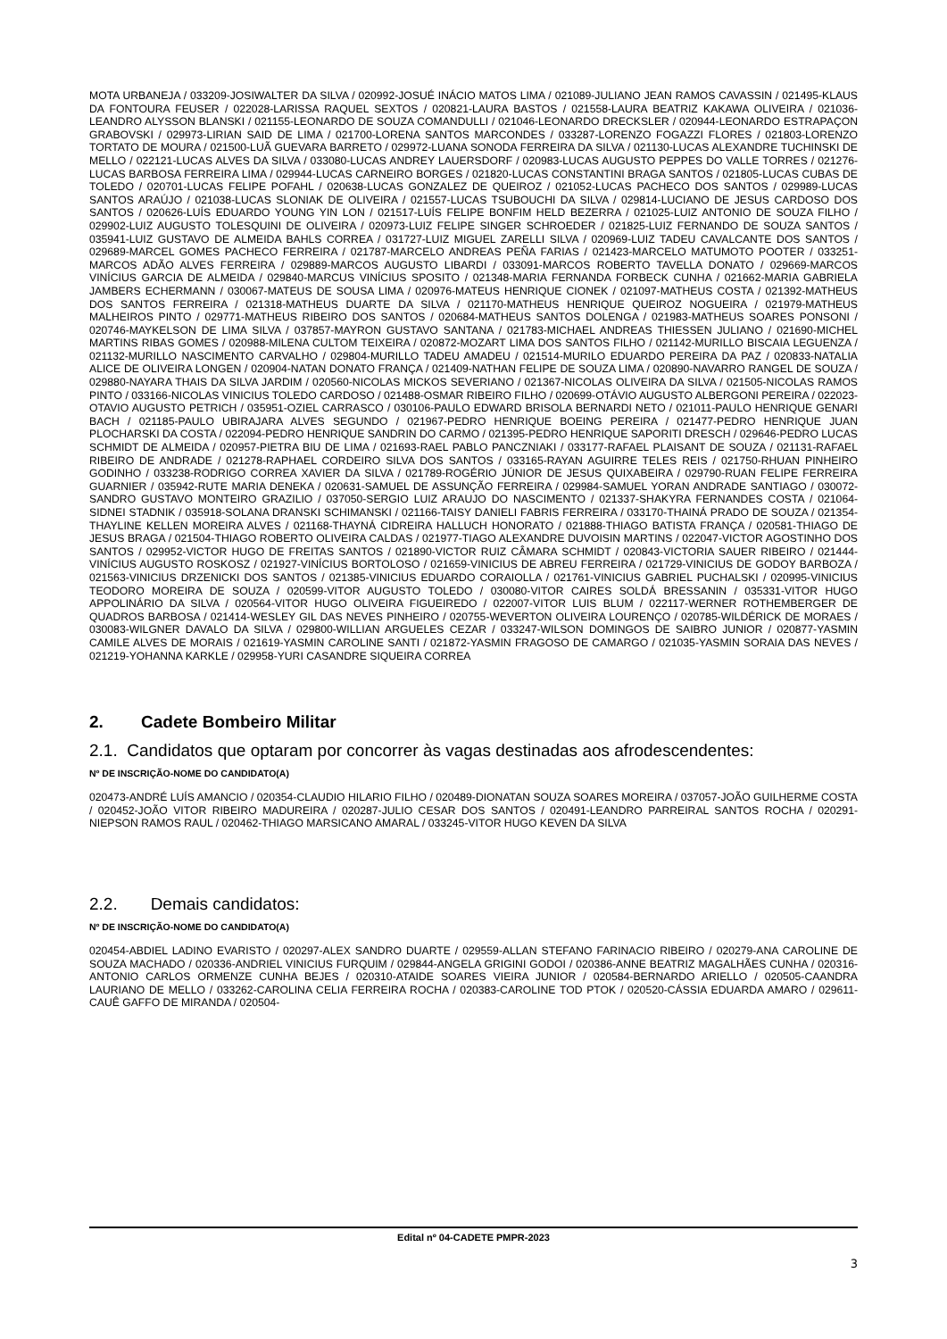MOTA URBANEJA / 033209-JOSIWALTER DA SILVA / 020992-JOSUÉ INÁCIO MATOS LIMA / 021089-JULIANO JEAN RAMOS CAVASSIN / 021495-KLAUS DA FONTOURA FEUSER / 022028-LARISSA RAQUEL SEXTOS / 020821-LAURA BASTOS / 021558-LAURA BEATRIZ KAKAWA OLIVEIRA / 021036-LEANDRO ALYSSON BLANSKI / 021155-LEONARDO DE SOUZA COMANDULLI / 021046-LEONARDO DRECKSLER / 020944-LEONARDO ESTRAPAÇON GRABOVSKI / 029973-LIRIAN SAID DE LIMA / 021700-LORENA SANTOS MARCONDES / 033287-LORENZO FOGAZZI FLORES / 021803-LORENZO TORTATO DE MOURA / 021500-LUÃ GUEVARA BARRETO / 029972-LUANA SONODA FERREIRA DA SILVA / 021130-LUCAS ALEXANDRE TUCHINSKI DE MELLO / 022121-LUCAS ALVES DA SILVA / 033080-LUCAS ANDREY LAUERSDORF / 020983-LUCAS AUGUSTO PEPPES DO VALLE TORRES / 021276-LUCAS BARBOSA FERREIRA LIMA / 029944-LUCAS CARNEIRO BORGES / 021820-LUCAS CONSTANTINI BRAGA SANTOS / 021805-LUCAS CUBAS DE TOLEDO / 020701-LUCAS FELIPE POFAHL / 020638-LUCAS GONZALEZ DE QUEIROZ / 021052-LUCAS PACHECO DOS SANTOS / 029989-LUCAS SANTOS ARAÚJO / 021038-LUCAS SLONIAK DE OLIVEIRA / 021557-LUCAS TSUBOUCHI DA SILVA / 029814-LUCIANO DE JESUS CARDOSO DOS SANTOS / 020626-LUÍS EDUARDO YOUNG YIN LON / 021517-LUÍS FELIPE BONFIM HELD BEZERRA / 021025-LUIZ ANTONIO DE SOUZA FILHO / 029902-LUIZ AUGUSTO TOLESQUINI DE OLIVEIRA / 020973-LUIZ FELIPE SINGER SCHROEDER / 021825-LUIZ FERNANDO DE SOUZA SANTOS / 035941-LUIZ GUSTAVO DE ALMEIDA BAHLS CORREA / 031727-LUIZ MIGUEL ZARELLI SILVA / 020969-LUIZ TADEU CAVALCANTE DOS SANTOS / 029689-MARCEL GOMES PACHECO FERREIRA / 021787-MARCELO ANDREAS PEÑA FARIAS / 021423-MARCELO MATUMOTO POOTER / 033251-MARCOS ADÃO ALVES FERREIRA / 029889-MARCOS AUGUSTO LIBARDI / 033091-MARCOS ROBERTO TAVELLA DONATO / 029669-MARCOS VINÍCIUS GARCIA DE ALMEIDA / 029840-MARCUS VINÍCIUS SPOSITO / 021348-MARIA FERNANDA FORBECK CUNHA / 021662-MARIA GABRIELA JAMBERS ECHERMANN / 030067-MATEUS DE SOUSA LIMA / 020976-MATEUS HENRIQUE CIONEK / 021097-MATHEUS COSTA / 021392-MATHEUS DOS SANTOS FERREIRA / 021318-MATHEUS DUARTE DA SILVA / 021170-MATHEUS HENRIQUE QUEIROZ NOGUEIRA / 021979-MATHEUS MALHEIROS PINTO / 029771-MATHEUS RIBEIRO DOS SANTOS / 020684-MATHEUS SANTOS DOLENGA / 021983-MATHEUS SOARES PONSONI / 020746-MAYKELSON DE LIMA SILVA / 037857-MAYRON GUSTAVO SANTANA / 021783-MICHAEL ANDREAS THIESSEN JULIANO / 021690-MICHEL MARTINS RIBAS GOMES / 020988-MILENA CULTOM TEIXEIRA / 020872-MOZART LIMA DOS SANTOS FILHO / 021142-MURILLO BISCAIA LEGUENZA / 021132-MURILLO NASCIMENTO CARVALHO / 029804-MURILLO TADEU AMADEU / 021514-MURILO EDUARDO PEREIRA DA PAZ / 020833-NATALIA ALICE DE OLIVEIRA LONGEN / 020904-NATAN DONATO FRANÇA / 021409-NATHAN FELIPE DE SOUZA LIMA / 020890-NAVARRO RANGEL DE SOUZA / 029880-NAYARA THAIS DA SILVA JARDIM / 020560-NICOLAS MICKOS SEVERIANO / 021367-NICOLAS OLIVEIRA DA SILVA / 021505-NICOLAS RAMOS PINTO / 033166-NICOLAS VINICIUS TOLEDO CARDOSO / 021488-OSMAR RIBEIRO FILHO / 020699-OTÁVIO AUGUSTO ALBERGONI PEREIRA / 022023-OTAVIO AUGUSTO PETRICH / 035951-OZIEL CARRASCO / 030106-PAULO EDWARD BRISOLA BERNARDI NETO / 021011-PAULO HENRIQUE GENARI BACH / 021185-PAULO UBIRAJARA ALVES SEGUNDO / 021967-PEDRO HENRIQUE BOEING PEREIRA / 021477-PEDRO HENRIQUE JUAN PLOCHARSKI DA COSTA / 022094-PEDRO HENRIQUE SANDRIN DO CARMO / 021395-PEDRO HENRIQUE SAPORITI DRESCH / 029646-PEDRO LUCAS SCHMIDT DE ALMEIDA / 020957-PIETRA BIU DE LIMA / 021693-RAEL PABLO PANCZNIAKI / 033177-RAFAEL PLAISANT DE SOUZA / 021131-RAFAEL RIBEIRO DE ANDRADE / 021278-RAPHAEL CORDEIRO SILVA DOS SANTOS / 033165-RAYAN AGUIRRE TELES REIS / 021750-RHUAN PINHEIRO GODINHO / 033238-RODRIGO CORREA XAVIER DA SILVA / 021789-ROGÉRIO JÚNIOR DE JESUS QUIXABEIRA / 029790-RUAN FELIPE FERREIRA GUARNIER / 035942-RUTE MARIA DENEKA / 020631-SAMUEL DE ASSUNÇÃO FERREIRA / 029984-SAMUEL YORAN ANDRADE SANTIAGO / 030072-SANDRO GUSTAVO MONTEIRO GRAZILIO / 037050-SERGIO LUIZ ARAUJO DO NASCIMENTO / 021337-SHAKYRA FERNANDES COSTA / 021064-SIDNEI STADNIK / 035918-SOLANA DRANSKI SCHIMANSKI / 021166-TAISY DANIELI FABRIS FERREIRA / 033170-THAINÁ PRADO DE SOUZA / 021354-THAYLINE KELLEN MOREIRA ALVES / 021168-THAYNÁ CIDREIRA HALLUCH HONORATO / 021888-THIAGO BATISTA FRANÇA / 020581-THIAGO DE JESUS BRAGA / 021504-THIAGO ROBERTO OLIVEIRA CALDAS / 021977-TIAGO ALEXANDRE DUVOISIN MARTINS / 022047-VICTOR AGOSTINHO DOS SANTOS / 029952-VICTOR HUGO DE FREITAS SANTOS / 021890-VICTOR RUIZ CÂMARA SCHMIDT / 020843-VICTORIA SAUER RIBEIRO / 021444-VINÍCIUS AUGUSTO ROSKOSZ / 021927-VINÍCIUS BORTOLOSO / 021659-VINICIUS DE ABREU FERREIRA / 021729-VINICIUS DE GODOY BARBOZA / 021563-VINICIUS DRZENICKI DOS SANTOS / 021385-VINICIUS EDUARDO CORAIOLLA / 021761-VINICIUS GABRIEL PUCHALSKI / 020995-VINICIUS TEODORO MOREIRA DE SOUZA / 020599-VITOR AUGUSTO TOLEDO / 030080-VITOR CAIRES SOLDÁ BRESSANIN / 035331-VITOR HUGO APPOLINÁRIO DA SILVA / 020564-VITOR HUGO OLIVEIRA FIGUEIREDO / 022007-VITOR LUIS BLUM / 022117-WERNER ROTHEMBERGER DE QUADROS BARBOSA / 021414-WESLEY GIL DAS NEVES PINHEIRO / 020755-WEVERTON OLIVEIRA LOURENÇO / 020785-WILDÉRICK DE MORAES / 030083-WILGNER DAVALO DA SILVA / 029800-WILLIAN ARGUELES CEZAR / 033247-WILSON DOMINGOS DE SAIBRO JUNIOR / 020877-YASMIN CAMILE ALVES DE MORAIS / 021619-YASMIN CAROLINE SANTI / 021872-YASMIN FRAGOSO DE CAMARGO / 021035-YASMIN SORAIA DAS NEVES / 021219-YOHANNA KARKLE / 029958-YURI CASANDRE SIQUEIRA CORREA
2. Cadete Bombeiro Militar
2.1. Candidatos que optaram por concorrer às vagas destinadas aos afrodescendentes:
Nº DE INSCRIÇÃO-NOME DO CANDIDATO(A)
020473-ANDRÉ LUÍS AMANCIO / 020354-CLAUDIO HILARIO FILHO / 020489-DIONATAN SOUZA SOARES MOREIRA / 037057-JOÃO GUILHERME COSTA / 020452-JOÃO VITOR RIBEIRO MADUREIRA / 020287-JULIO CESAR DOS SANTOS / 020491-LEANDRO PARREIRAL SANTOS ROCHA / 020291-NIEPSON RAMOS RAUL / 020462-THIAGO MARSICANO AMARAL / 033245-VITOR HUGO KEVEN DA SILVA
2.2. Demais candidatos:
Nº DE INSCRIÇÃO-NOME DO CANDIDATO(A)
020454-ABDIEL LADINO EVARISTO / 020297-ALEX SANDRO DUARTE / 029559-ALLAN STEFANO FARINACIO RIBEIRO / 020279-ANA CAROLINE DE SOUZA MACHADO / 020336-ANDRIEL VINICIUS FURQUIM / 029844-ANGELA GRIGINI GODOI / 020386-ANNE BEATRIZ MAGALHÃES CUNHA / 020316-ANTONIO CARLOS ORMENZE CUNHA BEJES / 020310-ATAIDE SOARES VIEIRA JUNIOR / 020584-BERNARDO ARIELLO / 020505-CAANDRA LAURIANO DE MELLO / 033262-CAROLINA CELIA FERREIRA ROCHA / 020383-CAROLINE TOD PTOK / 020520-CÁSSIA EDUARDA AMARO / 029611-CAUÊ GAFFO DE MIRANDA / 020504-
Edital nº 04-CADETE PMPR-2023
3